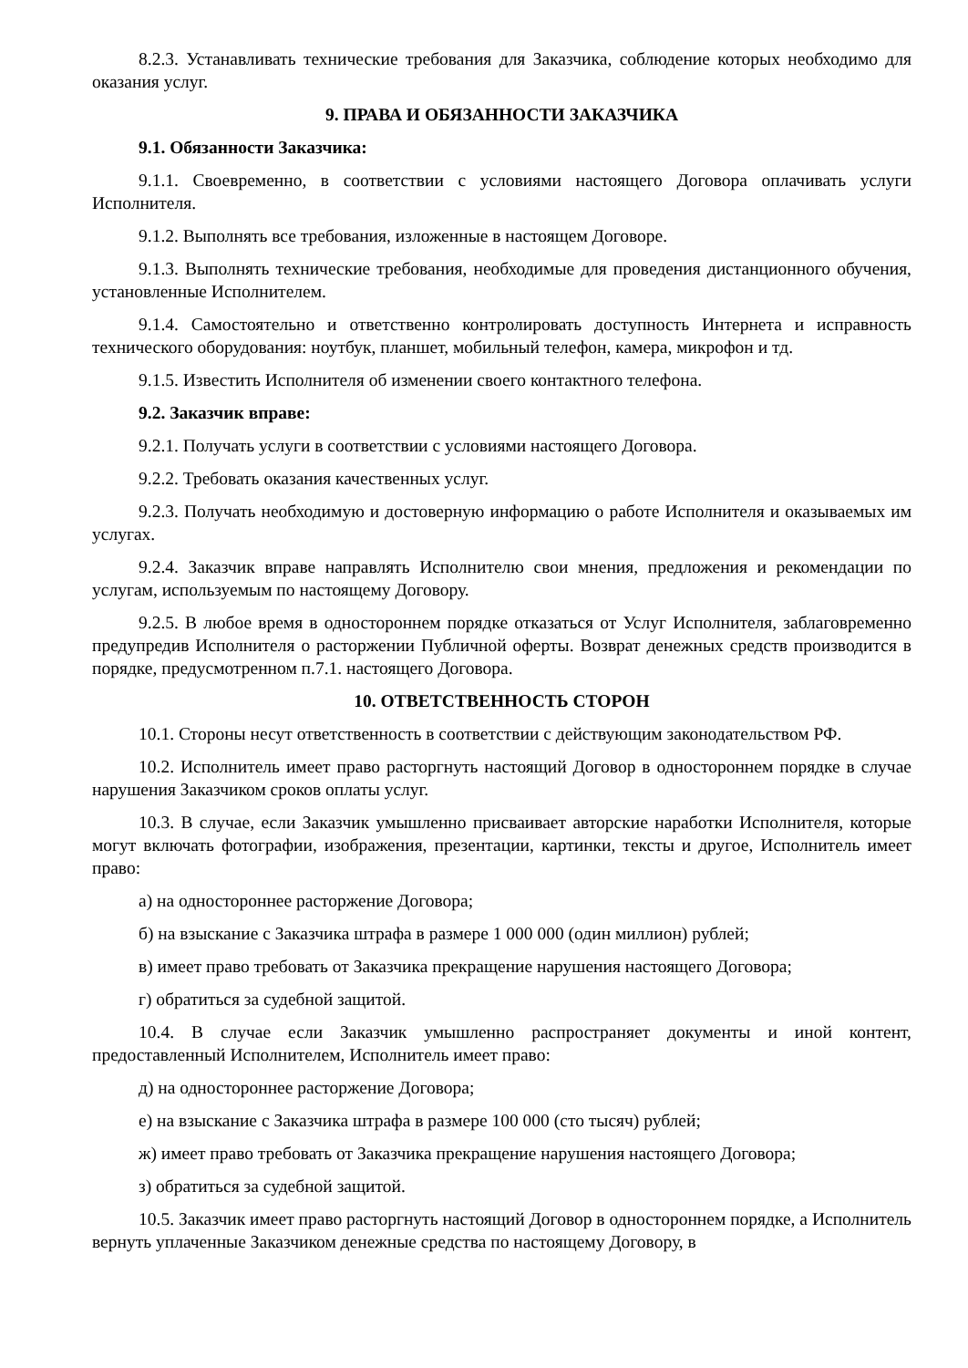8.2.3. Устанавливать технические требования для Заказчика, соблюдение которых необходимо для оказания услуг.
9. ПРАВА И ОБЯЗАННОСТИ ЗАКАЗЧИКА
9.1. Обязанности Заказчика:
9.1.1. Своевременно, в соответствии с условиями настоящего Договора оплачивать услуги Исполнителя.
9.1.2. Выполнять все требования, изложенные в настоящем Договоре.
9.1.3. Выполнять технические требования, необходимые для проведения дистанционного обучения, установленные Исполнителем.
9.1.4. Самостоятельно и ответственно контролировать доступность Интернета и исправность технического оборудования: ноутбук, планшет, мобильный телефон, камера, микрофон и тд.
9.1.5. Известить Исполнителя об изменении своего контактного телефона.
9.2. Заказчик вправе:
9.2.1. Получать услуги в соответствии с условиями настоящего Договора.
9.2.2. Требовать оказания качественных услуг.
9.2.3. Получать необходимую и достоверную информацию о работе Исполнителя и оказываемых им услугах.
9.2.4. Заказчик вправе направлять Исполнителю свои мнения, предложения и рекомендации по услугам, используемым по настоящему Договору.
9.2.5. В любое время в одностороннем порядке отказаться от Услуг Исполнителя, заблаговременно предупредив Исполнителя о расторжении Публичной оферты. Возврат денежных средств производится в порядке, предусмотренном п.7.1. настоящего Договора.
10. ОТВЕТСТВЕННОСТЬ СТОРОН
10.1. Стороны несут ответственность в соответствии с действующим законодательством РФ.
10.2. Исполнитель имеет право расторгнуть настоящий Договор в одностороннем порядке в случае нарушения Заказчиком сроков оплаты услуг.
10.3. В случае, если Заказчик умышленно присваивает авторские наработки Исполнителя, которые могут включать фотографии, изображения, презентации, картинки, тексты и другое, Исполнитель имеет право:
а) на одностороннее расторжение Договора;
б) на взыскание с Заказчика штрафа в размере 1 000 000 (один миллион) рублей;
в) имеет право требовать от Заказчика прекращение нарушения настоящего Договора;
г) обратиться за судебной защитой.
10.4. В случае если Заказчик умышленно распространяет документы и иной контент, предоставленный Исполнителем, Исполнитель имеет право:
д) на одностороннее расторжение Договора;
е) на взыскание с Заказчика штрафа в размере 100 000 (сто тысяч) рублей;
ж) имеет право требовать от Заказчика прекращение нарушения настоящего Договора;
з) обратиться за судебной защитой.
10.5. Заказчик имеет право расторгнуть настоящий Договор в одностороннем порядке, а Исполнитель вернуть уплаченные Заказчиком денежные средства по настоящему Договору, в